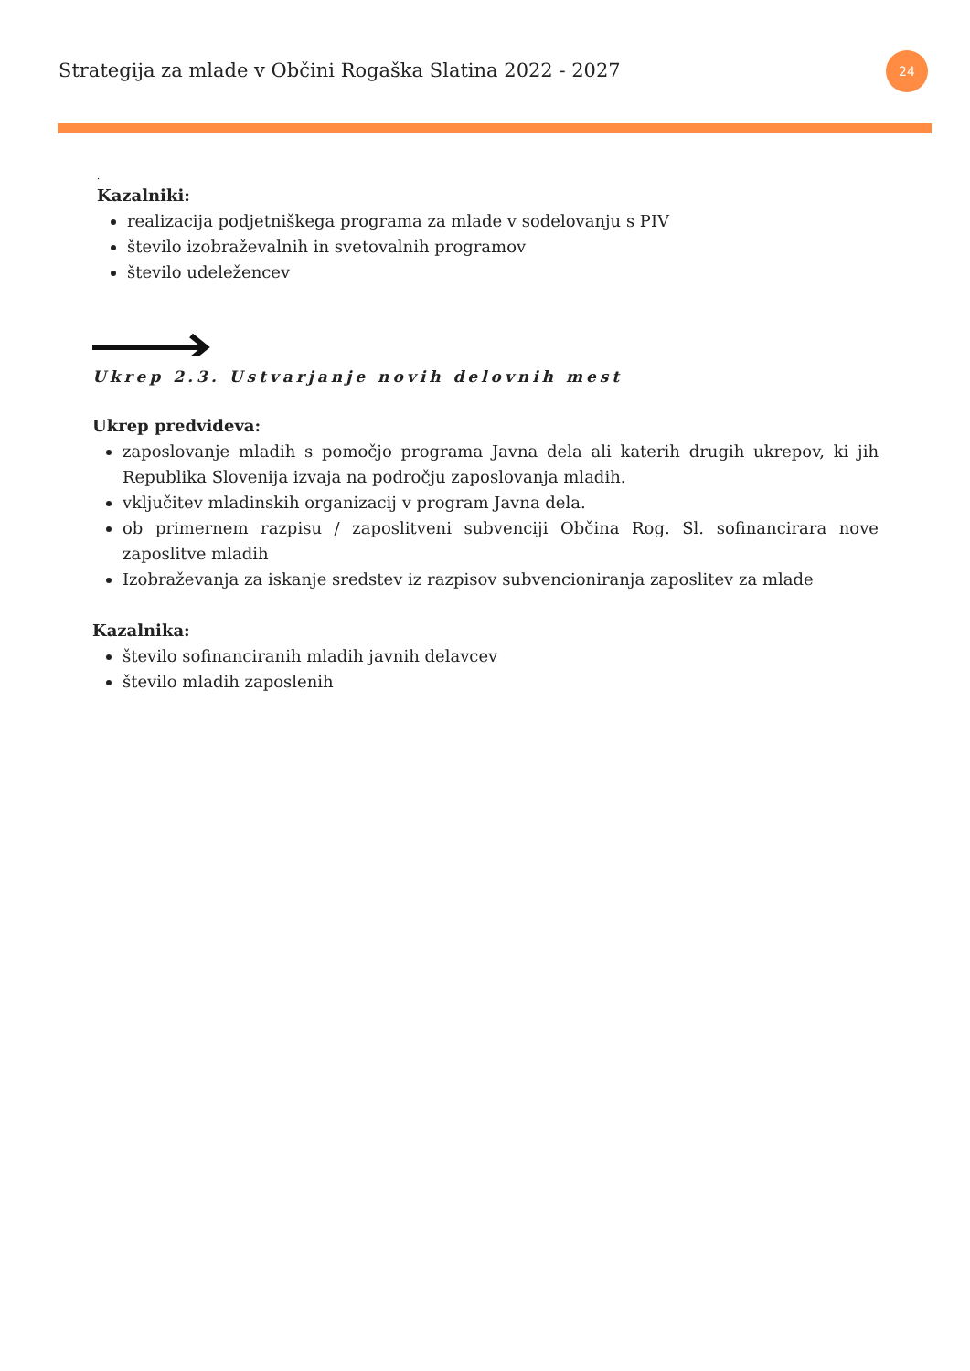Strategija za mlade v Občini Rogaška Slatina 2022 - 2027
24
.
Kazalniki:
realizacija podjetniškega programa za mlade v sodelovanju s PIV
število izobraževalnih in svetovalnih programov
število udeležencev
Ukrep 2.3. Ustvarjanje novih delovnih mest
Ukrep predvideva:
zaposlovanje mladih s pomočjo programa Javna dela ali katerih drugih ukrepov, ki jih Republika Slovenija izvaja na področju zaposlovanja mladih.
vključitev mladinskih organizacij v program Javna dela.
ob primernem razpisu / zaposlitveni subvenciji Občina Rog. Sl. sofinancirara nove zaposlitve mladih
Izobraževanja za iskanje sredstev iz razpisov subvencioniranja zaposlitev za mlade
Kazalnika:
število sofinanciranih mladih javnih delavcev
število mladih zaposlenih